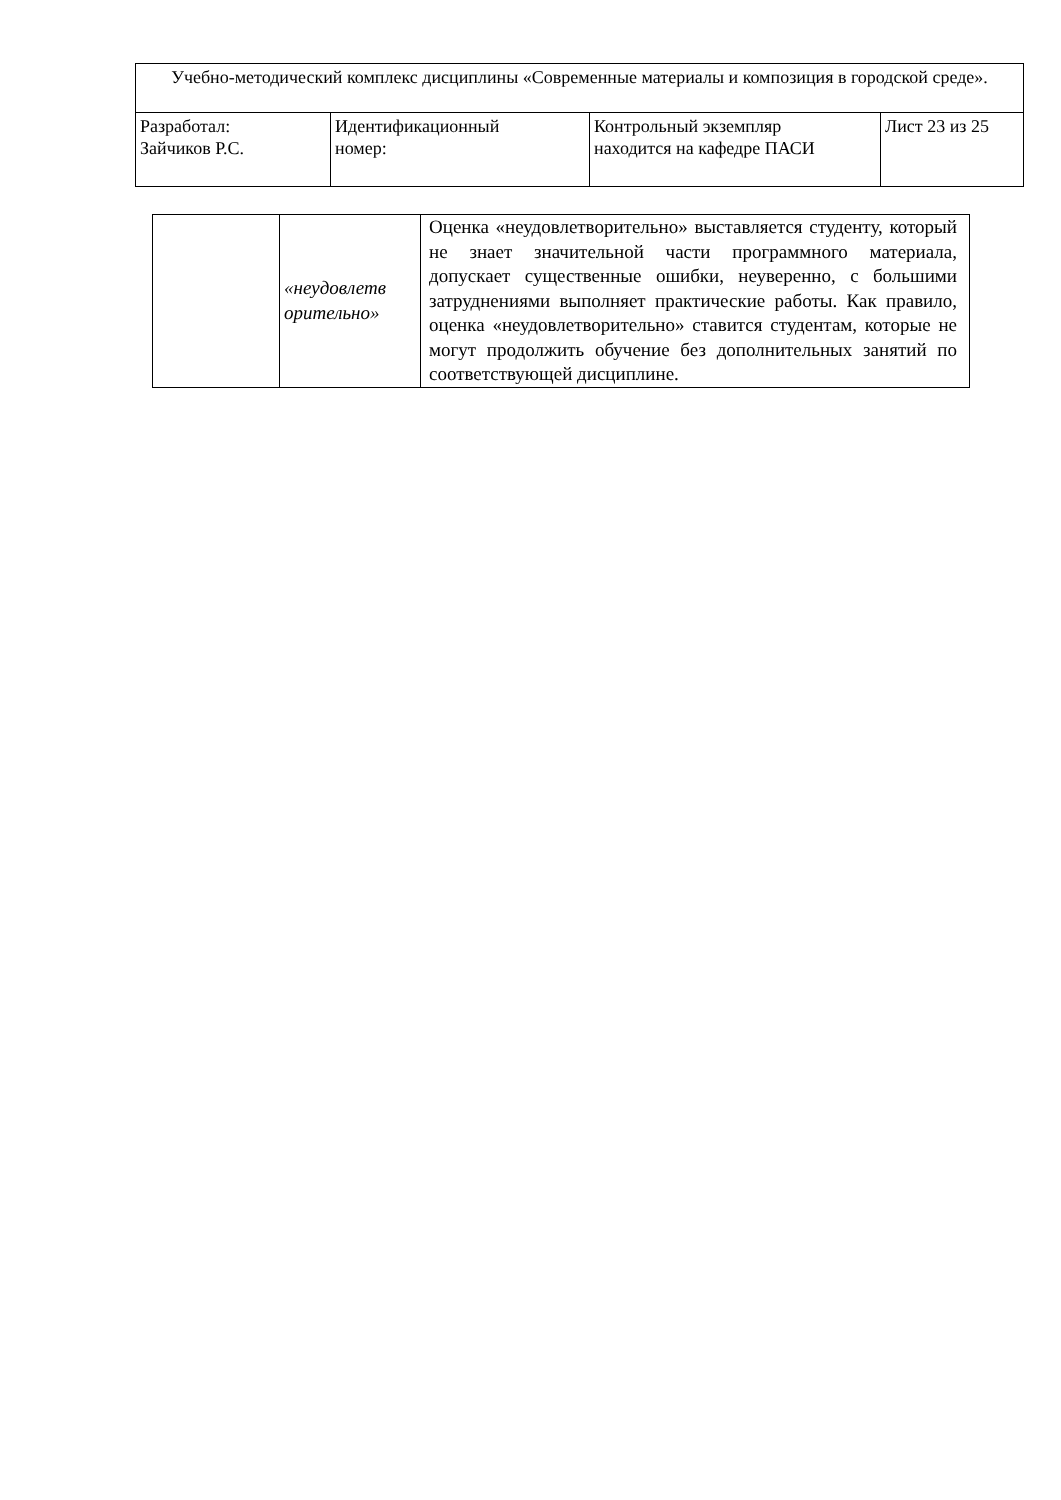| Учебно-методический комплекс дисциплины «Современные материалы и композиция в городской среде». | | | |
| Разработал: Зайчиков Р.С. | Идентификационный номер: | Контрольный экземпляр находится на кафедре ПАСИ | Лист 23 из 25 |
| | «неудовлетв орительно» | Оценка «неудовлетворительно» выставляется студенту, который не знает значительной части программного материала, допускает существенные ошибки, неуверенно, с большими затруднениями выполняет практические работы. Как правило, оценка «неудовлетворительно» ставится студентам, которые не могут продолжить обучение без дополнительных занятий по соответствующей дисциплине. |